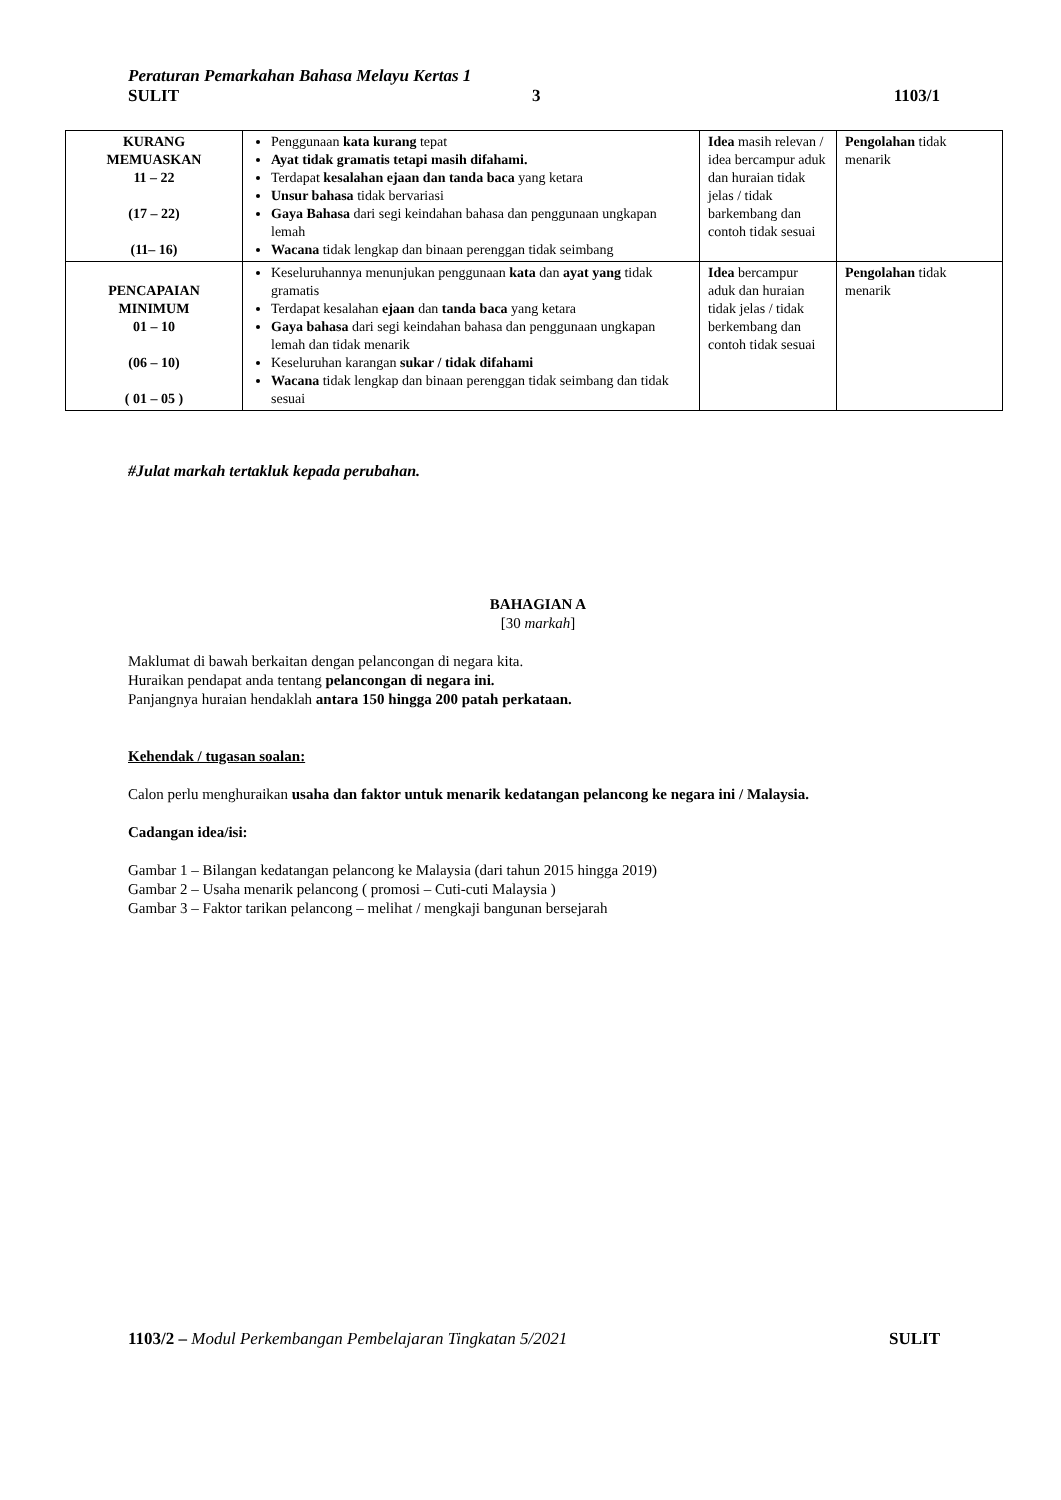Peraturan Pemarkahan Bahasa Melayu Kertas 1
SULIT 3 1103/1
| KURANG MEMUASKAN 11 – 22 (17 – 22) (11– 16) | Penggunaan kata kurang tepat Ayat tidak gramatis tetapi masih difahami. Terdapat kesalahan ejaan dan tanda baca yang ketara Unsur bahasa tidak bervariasi Gaya Bahasa dari segi keindahan bahasa dan penggunaan ungkapan lemah Wacana tidak lengkap dan binaan perenggan tidak seimbang | Idea masih relevan / idea bercampur aduk dan huraian tidak jelas / tidak barkembang dan contoh tidak sesuai | Pengolahan tidak menarik |
| PENCAPAIAN MINIMUM 01 – 10 (06 – 10) ( 01 – 05 ) | Keseluruhannya menunjukan penggunaan kata dan ayat yang tidak gramatis Terdapat kesalahan ejaan dan tanda baca yang ketara Gaya bahasa dari segi keindahan bahasa dan penggunaan ungkapan lemah dan tidak menarik Keseluruhan karangan sukar / tidak difahami Wacana tidak lengkap dan binaan perenggan tidak seimbang dan tidak sesuai | Idea bercampur aduk dan huraian tidak jelas / tidak berkembang dan contoh tidak sesuai | Pengolahan tidak menarik |
#Julat markah tertakluk kepada perubahan.
BAHAGIAN A
[30 markah]
Maklumat di bawah berkaitan dengan pelancongan di negara kita.
Huraikan pendapat anda tentang pelancongan di negara ini.
Panjangnya huraian hendaklah antara 150 hingga 200 patah perkataan.
Kehendak / tugasan soalan:
Calon perlu menghuraikan usaha dan faktor untuk menarik kedatangan pelancong ke negara ini / Malaysia.
Cadangan idea/isi:
Gambar 1 – Bilangan kedatangan pelancong ke Malaysia (dari tahun 2015 hingga 2019)
Gambar 2 – Usaha menarik pelancong ( promosi – Cuti-cuti Malaysia )
Gambar 3 – Faktor tarikan pelancong – melihat / mengkaji bangunan bersejarah
1103/2 – Modul Perkembangan Pembelajaran Tingkatan 5/2021 SULIT